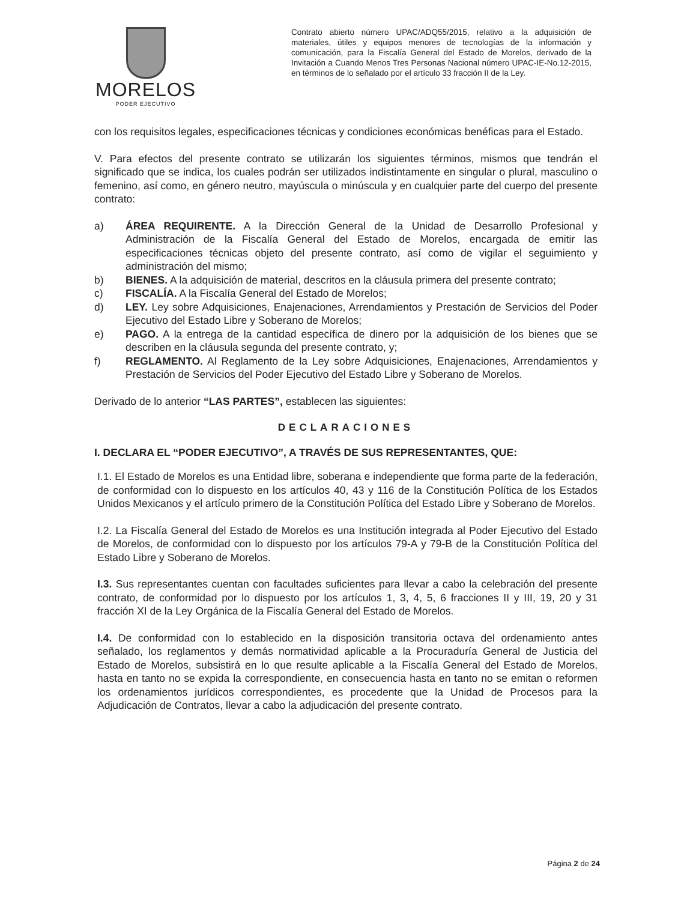MORELOS
PODER EJECUTIVO
Contrato abierto número UPAC/ADQ55/2015, relativo a la adquisición de materiales, útiles y equipos menores de tecnologías de la información y comunicación, para la Fiscalía General del Estado de Morelos, derivado de la Invitación a Cuando Menos Tres Personas Nacional número UPAC-IE-No.12-2015, en términos de lo señalado por el artículo 33 fracción II de la Ley.
con los requisitos legales, especificaciones técnicas y condiciones económicas benéficas para el Estado.
V. Para efectos del presente contrato se utilizarán los siguientes términos, mismos que tendrán el significado que se indica, los cuales podrán ser utilizados indistintamente en singular o plural, masculino o femenino, así como, en género neutro, mayúscula o minúscula y en cualquier parte del cuerpo del presente contrato:
a) ÁREA REQUIRENTE. A la Dirección General de la Unidad de Desarrollo Profesional y Administración de la Fiscalía General del Estado de Morelos, encargada de emitir las especificaciones técnicas objeto del presente contrato, así como de vigilar el seguimiento y administración del mismo;
b) BIENES. A la adquisición de material, descritos en la cláusula primera del presente contrato;
c) FISCALÍA. A la Fiscalía General del Estado de Morelos;
d) LEY. Ley sobre Adquisiciones, Enajenaciones, Arrendamientos y Prestación de Servicios del Poder Ejecutivo del Estado Libre y Soberano de Morelos;
e) PAGO. A la entrega de la cantidad específica de dinero por la adquisición de los bienes que se describen en la cláusula segunda del presente contrato, y;
f) REGLAMENTO. Al Reglamento de la Ley sobre Adquisiciones, Enajenaciones, Arrendamientos y Prestación de Servicios del Poder Ejecutivo del Estado Libre y Soberano de Morelos.
Derivado de lo anterior “LAS PARTES”, establecen las siguientes:
DECLARACIONES
I. DECLARA EL “PODER EJECUTIVO”, A TRAVÉS DE SUS REPRESENTANTES, QUE:
I.1. El Estado de Morelos es una Entidad libre, soberana e independiente que forma parte de la federación, de conformidad con lo dispuesto en los artículos 40, 43 y 116 de la Constitución Política de los Estados Unidos Mexicanos y el artículo primero de la Constitución Política del Estado Libre y Soberano de Morelos.
I.2. La Fiscalía General del Estado de Morelos es una Institución integrada al Poder Ejecutivo del Estado de Morelos, de conformidad con lo dispuesto por los artículos 79-A y 79-B de la Constitución Política del Estado Libre y Soberano de Morelos.
I.3. Sus representantes cuentan con facultades suficientes para llevar a cabo la celebración del presente contrato, de conformidad por lo dispuesto por los artículos 1, 3, 4, 5, 6 fracciones II y III, 19, 20 y 31 fracción XI de la Ley Orgánica de la Fiscalía General del Estado de Morelos.
I.4. De conformidad con lo establecido en la disposición transitoria octava del ordenamiento antes señalado, los reglamentos y demás normatividad aplicable a la Procuraduría General de Justicia del Estado de Morelos, subsistirá en lo que resulte aplicable a la Fiscalía General del Estado de Morelos, hasta en tanto no se expida la correspondiente, en consecuencia hasta en tanto no se emitan o reformen los ordenamientos jurídicos correspondientes, es procedente que la Unidad de Procesos para la Adjudicación de Contratos, llevar a cabo la adjudicación del presente contrato.
Página 2 de 24